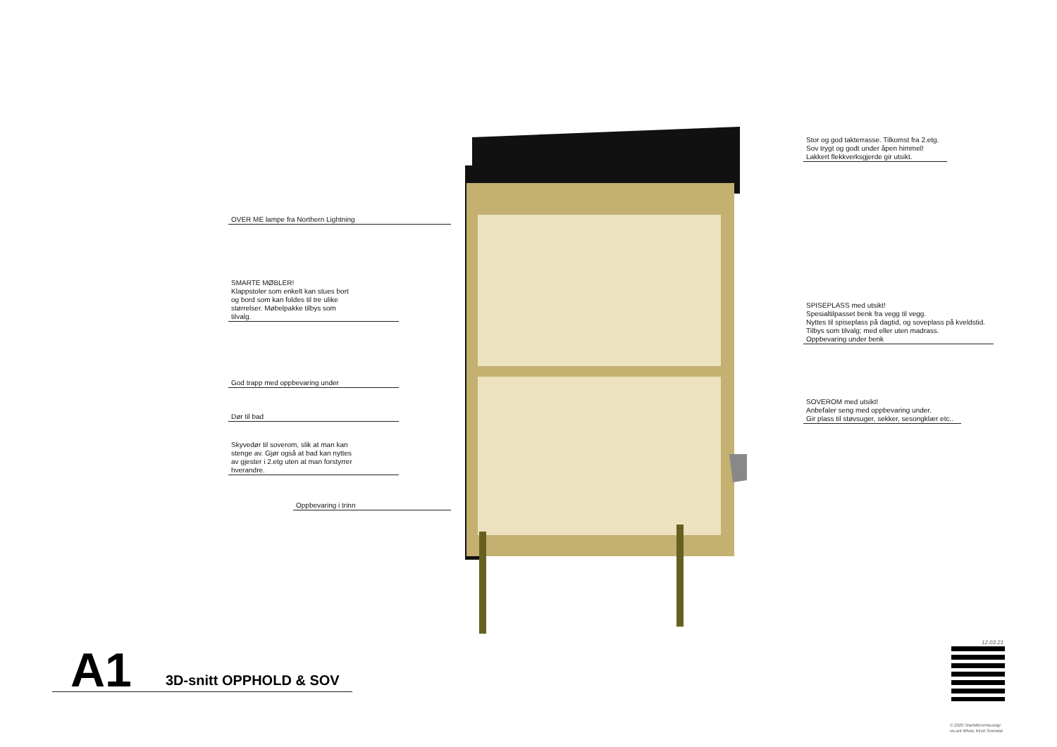OVER ME lampe fra Northern Lightning
SMARTE MØBLER!
Klappstoler som enkelt kan stues bort
og bord som kan foldes til tre ulike
størrelser. Møbelpakke tilbys som
tilvalg.
God trapp med oppbevaring under
Dør til bad
Skyvedør til soverom, slik at man kan
stenge av. Gjør også at bad kan nyttes
av gjester i 2.etg uten at man forstyrrer
hverandre.
Oppbevaring i trinn
Stor og god takterrasse. Tilkomst fra 2.etg.
Sov trygt og godt under åpen himmel!
Lakkert flekkverksgjerde gir utsikt.
SPISEPLASS med utsikt!
Spesialtilpasset benk fra vegg til vegg.
Nyttes til spiseplass på dagtid, og soveplass på kveldstid.
Tilbys som tilvalg; med eller uten madrass.
Oppbevaring under benk
SOVEROM med utsikt!
Anbefaler seng med oppbevaring under.
Gir plass til støvsuger, sekker, sesongklær etc..
A1 3D-snitt OPPHOLD & SOV
12.03.21
© 2020 StartMicroHousing/
siv.ark MNAL Kirsti Sveindal